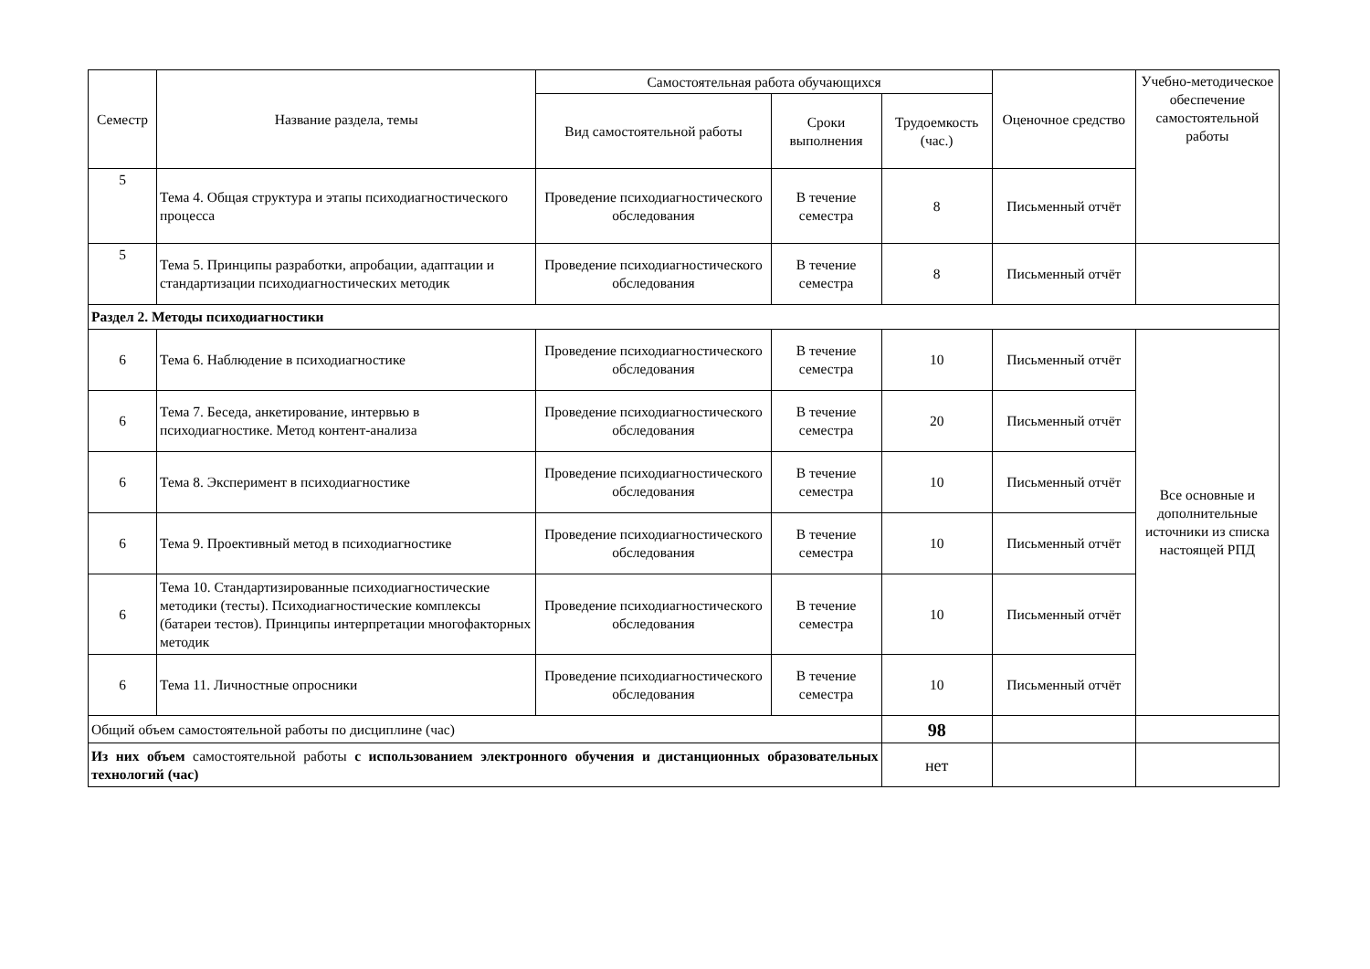| Семестр | Название раздела, темы | Самостоятельная работа обучающихся | | | Оценочное средство | Учебно-методическое обеспечение самостоятельной работы |
| --- | --- | --- | --- | --- | --- | --- |
| | | Вид самостоятельной работы | Сроки выполнения | Трудоемкость (час.) | | |
| 5 | Тема 4. Общая структура и этапы психодиагностического процесса | Проведение психодиагностического обследования | В течение семестра | 8 | Письменный отчёт | |
| 5 | Тема 5. Принципы разработки, апробации, адаптации и стандартизации психодиагностических методик | Проведение психодиагностического обследования | В течение семестра | 8 | Письменный отчёт | |
| Раздел 2. Методы психодиагностики | | | | | | |
| 6 | Тема 6. Наблюдение в психодиагностике | Проведение психодиагностического обследования | В течение семестра | 10 | Письменный отчёт | Все основные и дополнительные источники из списка настоящей РПД |
| 6 | Тема 7. Беседа, анкетирование, интервью в психодиагностике. Метод контент-анализа | Проведение психодиагностического обследования | В течение семестра | 20 | Письменный отчёт | |
| 6 | Тема 8. Эксперимент в психодиагностике | Проведение психодиагностического обследования | В течение семестра | 10 | Письменный отчёт | |
| 6 | Тема 9. Проективный метод в психодиагностике | Проведение психодиагностического обследования | В течение семестра | 10 | Письменный отчёт | |
| 6 | Тема 10. Стандартизированные психодиагностические методики (тесты). Психодиагностические комплексы (батареи тестов). Принципы интерпретации многофакторных методик | Проведение психодиагностического обследования | В течение семестра | 10 | Письменный отчёт | |
| 6 | Тема 11. Личностные опросники | Проведение психодиагностического обследования | В течение семестра | 10 | Письменный отчёт | |
| Общий объем самостоятельной работы по дисциплине (час) | | | | 98 | | |
| Из них объем самостоятельной работы с использованием электронного обучения и дистанционных образовательных технологий (час) | | | | нет | | |